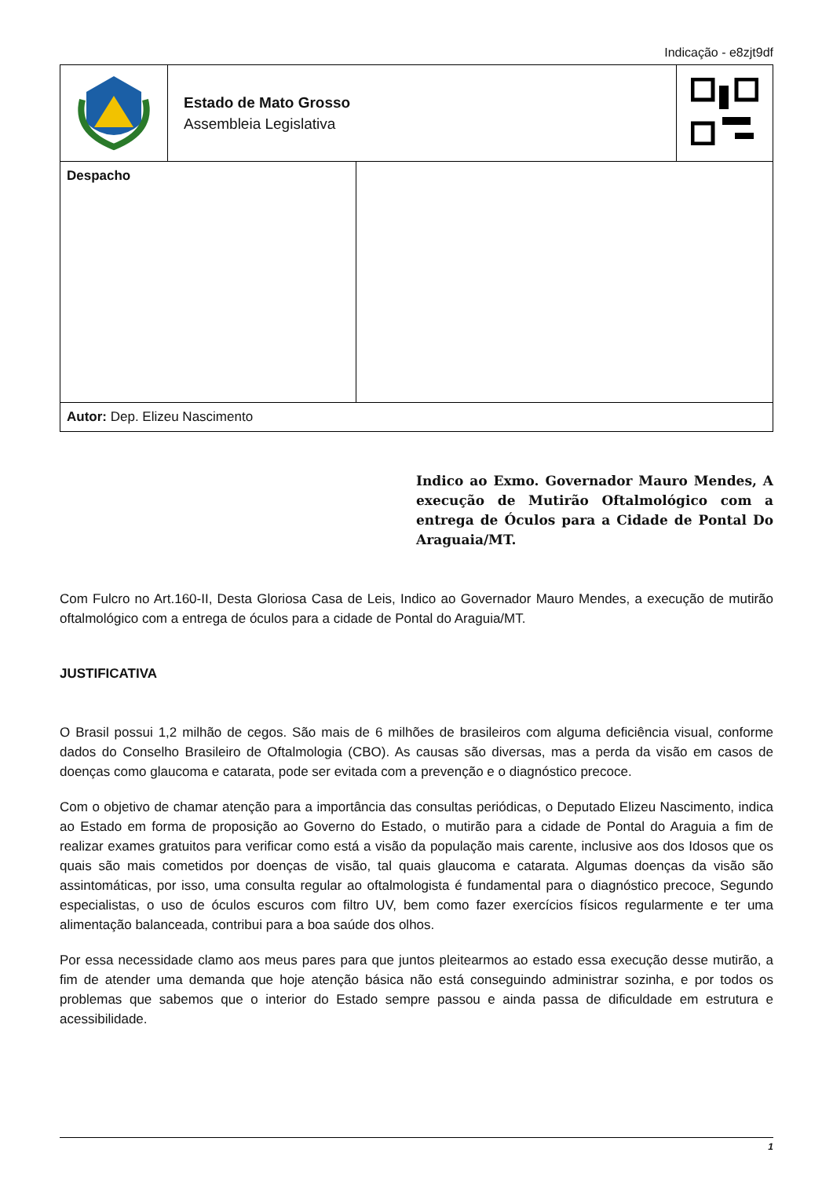Indicação - e8zjt9df
| | Estado de Mato Grosso Assembleia Legislativa | |
| Despacho | |
| Autor: Dep. Elizeu Nascimento | |
Indico ao Exmo. Governador Mauro Mendes, A execução de Mutirão Oftalmológico com a entrega de Óculos para a Cidade de Pontal Do Araguaia/MT.
Com Fulcro no Art.160-II, Desta Gloriosa Casa de Leis, Indico ao Governador Mauro Mendes, a execução de mutirão oftalmológico com a entrega de óculos para a cidade de Pontal do Araguia/MT.
JUSTIFICATIVA
O Brasil possui 1,2 milhão de cegos. São mais de 6 milhões de brasileiros com alguma deficiência visual, conforme dados do Conselho Brasileiro de Oftalmologia (CBO). As causas são diversas, mas a perda da visão em casos de doenças como glaucoma e catarata, pode ser evitada com a prevenção e o diagnóstico precoce.
Com o objetivo de chamar atenção para a importância das consultas periódicas, o Deputado Elizeu Nascimento, indica ao Estado em forma de proposição ao Governo do Estado, o mutirão para a cidade de Pontal do Araguia a fim de realizar exames gratuitos para verificar como está a visão da população mais carente, inclusive aos dos Idosos que os quais são mais cometidos por doenças de visão, tal quais glaucoma e catarata. Algumas doenças da visão são assintomáticas, por isso, uma consulta regular ao oftalmologista é fundamental para o diagnóstico precoce, Segundo especialistas, o uso de óculos escuros com filtro UV, bem como fazer exercícios físicos regularmente e ter uma alimentação balanceada, contribui para a boa saúde dos olhos.
Por essa necessidade clamo aos meus pares para que juntos pleitearmos ao estado essa execução desse mutirão, a fim de atender uma demanda que hoje atenção básica não está conseguindo administrar sozinha, e por todos os problemas que sabemos que o interior do Estado sempre passou e ainda passa de dificuldade em estrutura e acessibilidade.
1